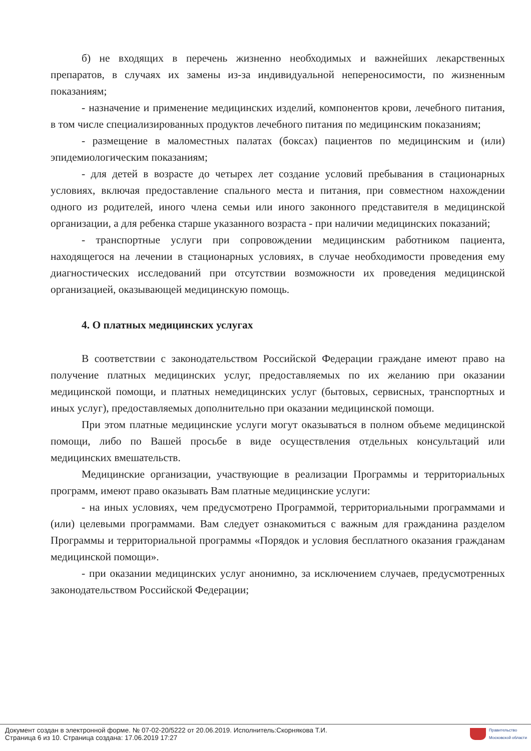б) не входящих в перечень жизненно необходимых и важнейших лекарственных препаратов, в случаях их замены из-за индивидуальной непереносимости, по жизненным показаниям;
- назначение и применение медицинских изделий, компонентов крови, лечебного питания, в том числе специализированных продуктов лечебного питания по медицинским показаниям;
- размещение в маломестных палатах (боксах) пациентов по медицинским и (или) эпидемиологическим показаниям;
- для детей в возрасте до четырех лет создание условий пребывания в стационарных условиях, включая предоставление спального места и питания, при совместном нахождении одного из родителей, иного члена семьи или иного законного представителя в медицинской организации, а для ребенка старше указанного возраста - при наличии медицинских показаний;
- транспортные услуги при сопровождении медицинским работником пациента, находящегося на лечении в стационарных условиях, в случае необходимости проведения ему диагностических исследований при отсутствии возможности их проведения медицинской организацией, оказывающей медицинскую помощь.
4. О платных медицинских услугах
В соответствии с законодательством Российской Федерации граждане имеют право на получение платных медицинских услуг, предоставляемых по их желанию при оказании медицинской помощи, и платных немедицинских услуг (бытовых, сервисных, транспортных и иных услуг), предоставляемых дополнительно при оказании медицинской помощи.
При этом платные медицинские услуги могут оказываться в полном объеме медицинской помощи, либо по Вашей просьбе в виде осуществления отдельных консультаций или медицинских вмешательств.
Медицинские организации, участвующие в реализации Программы и территориальных программ, имеют право оказывать Вам платные медицинские услуги:
- на иных условиях, чем предусмотрено Программой, территориальными программами и (или) целевыми программами. Вам следует ознакомиться с важным для гражданина разделом Программы и территориальной программы «Порядок и условия бесплатного оказания гражданам медицинской помощи».
- при оказании медицинских услуг анонимно, за исключением случаев, предусмотренных законодательством Российской Федерации;
Документ создан в электронной форме. № 07-02-20/5222 от 20.06.2019. Исполнитель:Скорнякова Т.И.
Страница 6 из 10. Страница создана: 17.06.2019 17:27
Правительство
Московской области